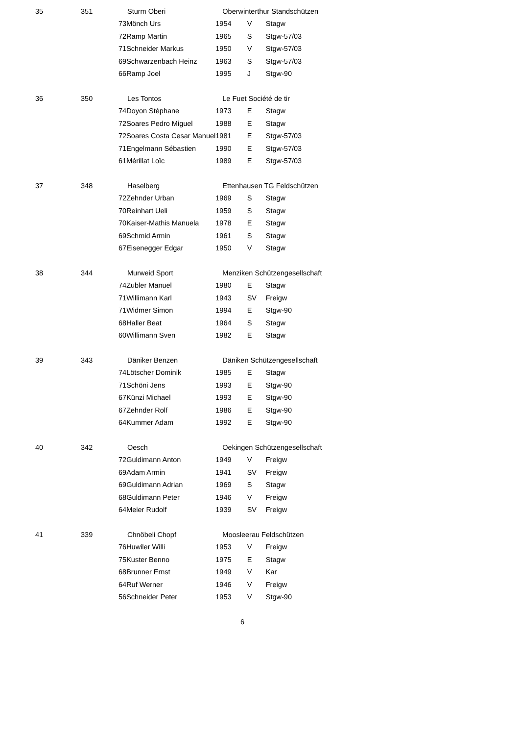| 35 | 351 | Sturm Oberi | | Oberwinterthur Standschützen | | |
| | | 73 | Mönch Urs | 1954 | V | Stagw |
| | | 72 | Ramp Martin | 1965 | S | Stgw-57/03 |
| | | 71 | Schneider Markus | 1950 | V | Stgw-57/03 |
| | | 69 | Schwarzenbach Heinz | 1963 | S | Stgw-57/03 |
| | | 66 | Ramp Joel | 1995 | J | Stgw-90 |
| 36 | 350 | Les Tontos | | Le Fuet Société de tir | | |
| | | 74 | Doyon Stéphane | 1973 | E | Stagw |
| | | 72 | Soares Pedro Miguel | 1988 | E | Stagw |
| | | 72 | Soares Costa Cesar Manuel | 1981 | E | Stgw-57/03 |
| | | 71 | Engelmann Sébastien | 1990 | E | Stgw-57/03 |
| | | 61 | Mérillat Loïc | 1989 | E | Stgw-57/03 |
| 37 | 348 | Haselberg | | Ettenhausen TG Feldschützen | | |
| | | 72 | Zehnder Urban | 1969 | S | Stagw |
| | | 70 | Reinhart Ueli | 1959 | S | Stagw |
| | | 70 | Kaiser-Mathis Manuela | 1978 | E | Stagw |
| | | 69 | Schmid Armin | 1961 | S | Stagw |
| | | 67 | Eisenegger Edgar | 1950 | V | Stagw |
| 38 | 344 | Murweid Sport | | Menziken Schützengesellschaft | | |
| | | 74 | Zubler Manuel | 1980 | E | Stagw |
| | | 71 | Willimann Karl | 1943 | SV | Freigw |
| | | 71 | Widmer Simon | 1994 | E | Stgw-90 |
| | | 68 | Haller Beat | 1964 | S | Stagw |
| | | 60 | Willimann Sven | 1982 | E | Stagw |
| 39 | 343 | Däniker Benzen | | Däniken Schützengesellschaft | | |
| | | 74 | Lötscher Dominik | 1985 | E | Stagw |
| | | 71 | Schöni Jens | 1993 | E | Stgw-90 |
| | | 67 | Künzi Michael | 1993 | E | Stgw-90 |
| | | 67 | Zehnder Rolf | 1986 | E | Stgw-90 |
| | | 64 | Kummer Adam | 1992 | E | Stgw-90 |
| 40 | 342 | Oesch | | Oekingen Schützengesellschaft | | |
| | | 72 | Guldimann Anton | 1949 | V | Freigw |
| | | 69 | Adam Armin | 1941 | SV | Freigw |
| | | 69 | Guldimann Adrian | 1969 | S | Stagw |
| | | 68 | Guldimann Peter | 1946 | V | Freigw |
| | | 64 | Meier Rudolf | 1939 | SV | Freigw |
| 41 | 339 | Chnöbeli Chopf | | Moosleerau Feldschützen | | |
| | | 76 | Huwiler Willi | 1953 | V | Freigw |
| | | 75 | Kuster Benno | 1975 | E | Stagw |
| | | 68 | Brunner Ernst | 1949 | V | Kar |
| | | 64 | Ruf Werner | 1946 | V | Freigw |
| | | 56 | Schneider Peter | 1953 | V | Stgw-90 |
6